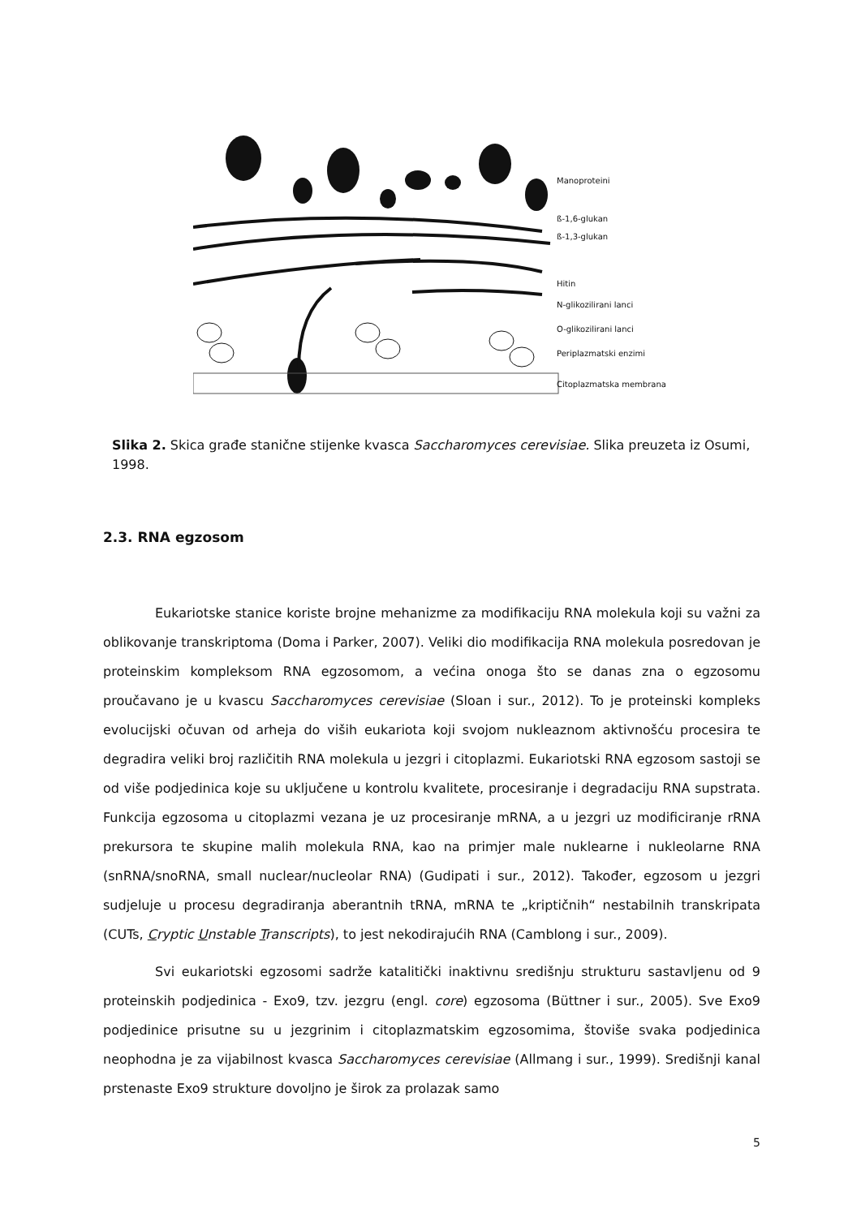Manoproteini
ß-1,6-glukan
ß-1,3-glukan
Hitin
N-glikozilirani lanci
O-glikozilirani lanci
Periplazmatski enzimi
Citoplazmatska membrana
Slika 2. Skica građe stanične stijenke kvasca Saccharomyces cerevisiae. Slika preuzeta iz Osumi, 1998.
2.3. RNA egzosom
Eukariotske stanice koriste brojne mehanizme za modifikaciju RNA molekula koji su važni za oblikovanje transkriptoma (Doma i Parker, 2007). Veliki dio modifikacija RNA molekula posredovan je proteinskim kompleksom RNA egzosomom, a većina onoga što se danas zna o egzosomu proučavano je u kvascu Saccharomyces cerevisiae (Sloan i sur., 2012). To je proteinski kompleks evolucijski očuvan od arheja do viših eukariota koji svojom nukleaznom aktivnošću procesira te degradira veliki broj različitih RNA molekula u jezgri i citoplazmi. Eukariotski RNA egzosom sastoji se od više podjedinica koje su uključene u kontrolu kvalitete, procesiranje i degradaciju RNA supstrata. Funkcija egzosoma u citoplazmi vezana je uz procesiranje mRNA, a u jezgri uz modificiranje rRNA prekursora te skupine malih molekula RNA, kao na primjer male nuklearne i nukleolarne RNA (snRNA/snoRNA, small nuclear/nucleolar RNA) (Gudipati i sur., 2012). Također, egzosom u jezgri sudjeluje u procesu degradiranja aberantnih tRNA, mRNA te „kriptičnih“ nestabilnih transkripata (CUTs, Cryptic Unstable Transcripts), to jest nekodirajućih RNA (Camblong i sur., 2009).
Svi eukariotski egzosomi sadrže katalitički inaktivnu središnju strukturu sastavljenu od 9 proteinskih podjedinica - Exo9, tzv. jezgru (engl. core) egzosoma (Büttner i sur., 2005). Sve Exo9 podjedinice prisutne su u jezgrinim i citoplazmatskim egzosomima, štoviše svaka podjedinica neophodna je za vijabilnost kvasca Saccharomyces cerevisiae (Allmang i sur., 1999). Središnji kanal prstenaste Exo9 strukture dovoljno je širok za prolazak samo
5